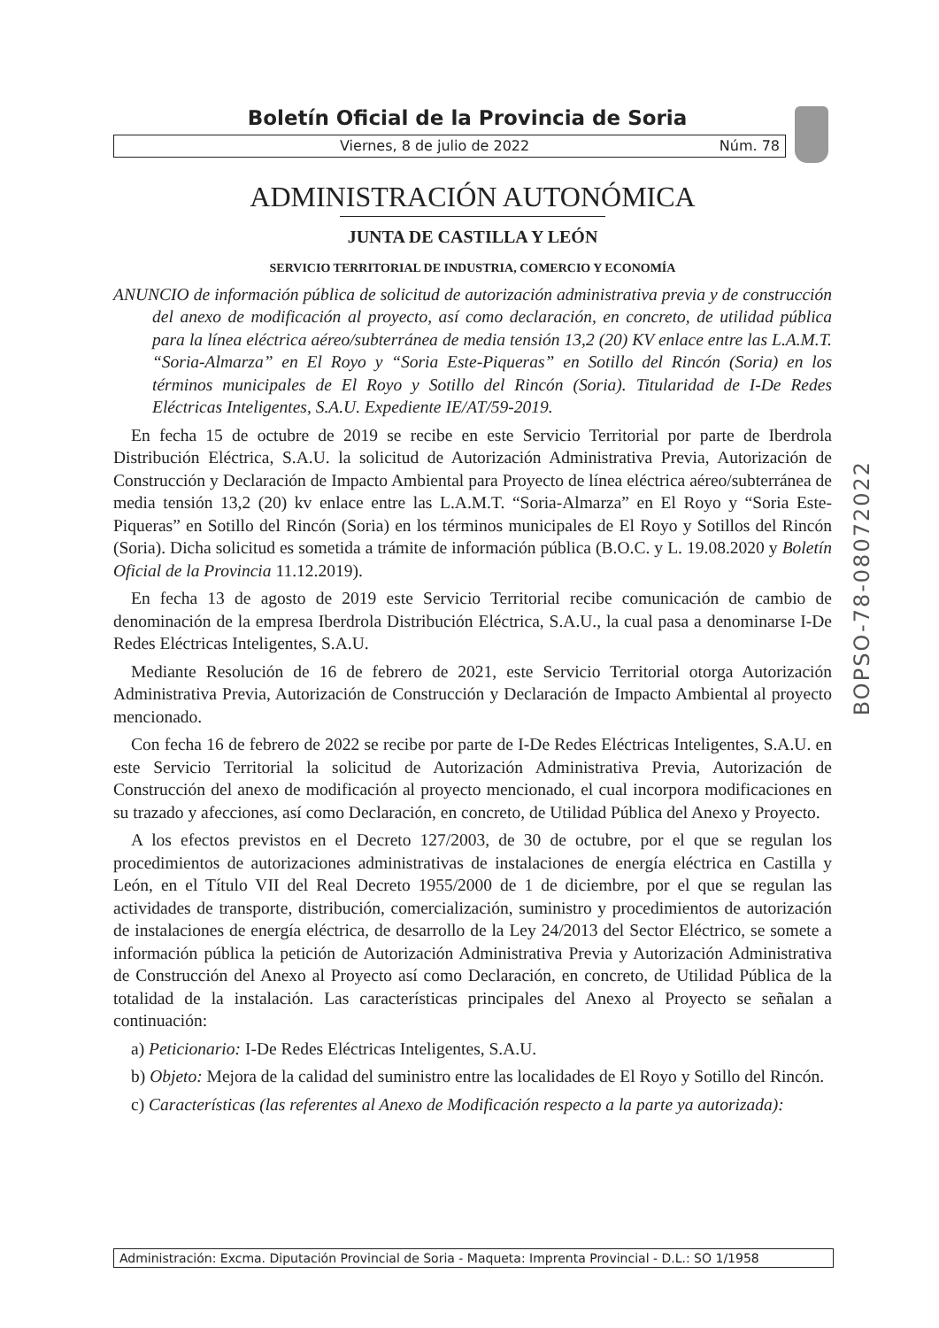Boletín Oficial de la Provincia de Soria
Viernes, 8 de julio de 2022 Núm. 78
ADMINISTRACIÓN AUTONÓMICA
JUNTA DE CASTILLA Y LEÓN
SERVICIO TERRITORIAL DE INDUSTRIA, COMERCIO Y ECONOMÍA
ANUNCIO de información pública de solicitud de autorización administrativa previa y de construcción del anexo de modificación al proyecto, así como declaración, en concreto, de utilidad pública para la línea eléctrica aéreo/subterránea de media tensión 13,2 (20) KV enlace entre las L.A.M.T. “Soria-Almarza” en El Royo y “Soria Este-Piqueras” en Sotillo del Rincón (Soria) en los términos municipales de El Royo y Sotillo del Rincón (Soria). Titularidad de I-De Redes Eléctricas Inteligentes, S.A.U. Expediente IE/AT/59-2019.
En fecha 15 de octubre de 2019 se recibe en este Servicio Territorial por parte de Iberdrola Distribución Eléctrica, S.A.U. la solicitud de Autorización Administrativa Previa, Autorización de Construcción y Declaración de Impacto Ambiental para Proyecto de línea eléctrica aéreo/subterránea de media tensión 13,2 (20) kv enlace entre las L.A.M.T. “Soria-Almarza” en El Royo y “Soria Este-Piqueras” en Sotillo del Rincón (Soria) en los términos municipales de El Royo y Sotillos del Rincón (Soria). Dicha solicitud es sometida a trámite de información pública (B.O.C. y L. 19.08.2020 y Boletín Oficial de la Provincia 11.12.2019).
En fecha 13 de agosto de 2019 este Servicio Territorial recibe comunicación de cambio de denominación de la empresa Iberdrola Distribución Eléctrica, S.A.U., la cual pasa a denominarse I-De Redes Eléctricas Inteligentes, S.A.U.
Mediante Resolución de 16 de febrero de 2021, este Servicio Territorial otorga Autorización Administrativa Previa, Autorización de Construcción y Declaración de Impacto Ambiental al proyecto mencionado.
Con fecha 16 de febrero de 2022 se recibe por parte de I-De Redes Eléctricas Inteligentes, S.A.U. en este Servicio Territorial la solicitud de Autorización Administrativa Previa, Autorización de Construcción del anexo de modificación al proyecto mencionado, el cual incorpora modificaciones en su trazado y afecciones, así como Declaración, en concreto, de Utilidad Pública del Anexo y Proyecto.
A los efectos previstos en el Decreto 127/2003, de 30 de octubre, por el que se regulan los procedimientos de autorizaciones administrativas de instalaciones de energía eléctrica en Castilla y León, en el Título VII del Real Decreto 1955/2000 de 1 de diciembre, por el que se regulan las actividades de transporte, distribución, comercialización, suministro y procedimientos de autorización de instalaciones de energía eléctrica, de desarrollo de la Ley 24/2013 del Sector Eléctrico, se somete a información pública la petición de Autorización Administrativa Previa y Autorización Administrativa de Construcción del Anexo al Proyecto así como Declaración, en concreto, de Utilidad Pública de la totalidad de la instalación. Las características principales del Anexo al Proyecto se señalan a continuación:
a) Peticionario: I-De Redes Eléctricas Inteligentes, S.A.U.
b) Objeto: Mejora de la calidad del suministro entre las localidades de El Royo y Sotillo del Rincón.
c) Características (las referentes al Anexo de Modificación respecto a la parte ya autorizada):
BOPSO-78-08072022
Administración: Excma. Diputación Provincial de Soria - Maqueta: Imprenta Provincial - D.L.: SO 1/1958